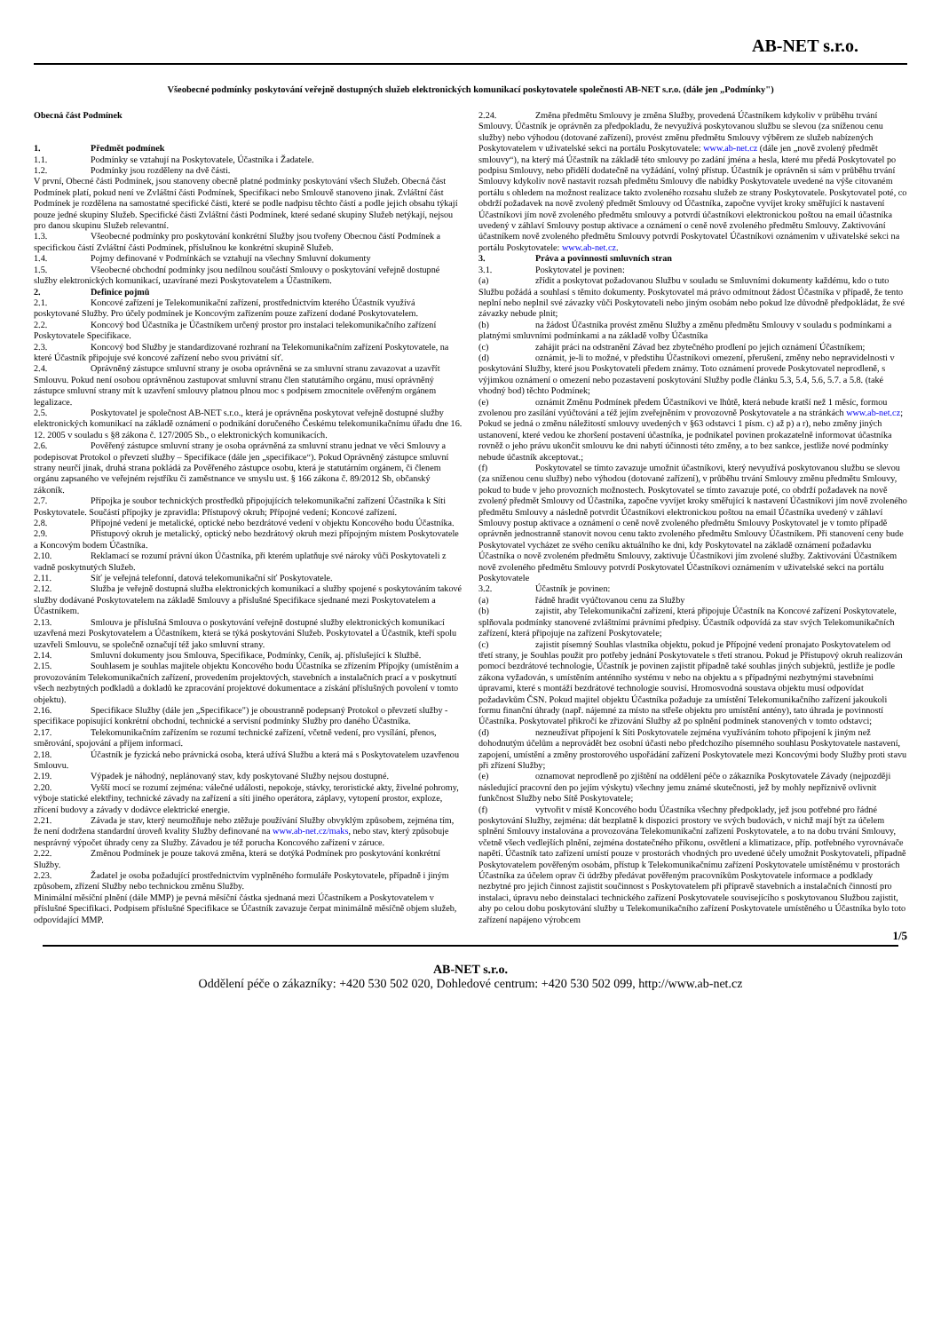AB-NET s.r.o.
Všeobecné podmínky poskytování veřejně dostupných služeb elektronických komunikací poskytovatele společnosti AB-NET s.r.o. (dále jen „Podmínky")
Obecná část Podmínek
1. Předmět podmínek
1.1. Podmínky se vztahují na Poskytovatele, Účastníka i Žadatele.
1.2. Podmínky jsou rozděleny na dvě části.
V první, Obecné části Podmínek, jsou stanoveny obecně platné podmínky poskytování všech Služeb. Obecná část Podmínek platí, pokud není ve Zvláštní části Podmínek, Specifikaci nebo Smlouvě stanoveno jinak. Zvláštní část Podmínek je rozdělena na samostatné specifické části, které se podle nadpisu těchto částí a podle jejich obsahu týkají pouze jedné skupiny Služeb. Specifické části Zvláštní části Podmínek, které sedané skupiny Služeb netýkají, nejsou pro danou skupinu Služeb relevantní.
1.3. Všeobecné podmínky pro poskytování konkrétní Služby jsou tvořeny Obecnou částí Podmínek a specifickou částí Zvláštní části Podmínek, příslušnou ke konkrétní skupině Služeb.
1.4. Pojmy definované v Podmínkách se vztahují na všechny Smluvní dokumenty
1.5. Všeobecné obchodní podmínky jsou nedílnou součástí Smlouvy o poskytování veřejně dostupné služby elektronických komunikací, uzavírané mezi Poskytovatelem a Účastníkem.
2. Definice pojmů
2.1. Koncové zařízení je Telekomunikační zařízení, prostřednictvím kterého Účastník využívá poskytované Služby. Pro účely podmínek je Koncovým zařízením pouze zařízení dodané Poskytovatelem.
2.2. Koncový bod Účastníka je Účastníkem určený prostor pro instalaci telekomunikačního zařízení Poskytovatele Specifikace.
2.3. Koncový bod Služby je standardizované rozhraní na Telekomunikačním zařízení Poskytovatele, na které Účastník připojuje své koncové zařízení nebo svou privátní síť.
2.4. Oprávněný zástupce smluvní strany je osoba oprávněná se za smluvní stranu zavazovat a uzavřít Smlouvu. Pokud není osobou oprávněnou zastupovat smluvní stranu člen statutárního orgánu, musí oprávněný zástupce smluvní strany mít k uzavření smlouvy platnou plnou moc s podpisem zmocnitele ověřeným orgánem legalizace.
2.5. Poskytovatel je společnost AB-NET s.r.o., která je oprávněna poskytovat veřejně dostupné služby elektronických komunikací na základě oznámení o podnikání doručeného Českému telekomunikačnímu úřadu dne 16. 12. 2005 v souladu s §8 zákona č. 127/2005 Sb., o elektronických komunikacích.
2.6. Pověřený zástupce smluvní strany je osoba oprávněná za smluvní stranu jednat ve věci Smlouvy a podepisovat Protokol o převzetí služby – Specifikace (dále jen „specifikace“). Pokud Oprávněný zástupce smluvní strany neurčí jinak, druhá strana pokládá za Pověřeného zástupce osobu, která je statutárním orgánem, či členem orgánu zapsaného ve veřejném rejstříku či zaměstnance ve smyslu ust. § 166 zákona č. 89/2012 Sb, občanský zákoník.
2.7. Přípojka je soubor technických prostředků připojujících telekomunikační zařízení Účastníka k Síti Poskytovatele. Součástí přípojky je zpravidla: Přístupový okruh; Přípojné vedení; Koncové zařízení.
2.8. Přípojné vedení je metalické, optické nebo bezdrátové vedení v objektu Koncového bodu Účastníka.
2.9. Přístupový okruh je metalický, optický nebo bezdrátový okruh mezi přípojným místem Poskytovatele a Koncovým bodem Účastníka.
2.10. Reklamací se rozumí právní úkon Účastníka, při kterém uplatňuje své nároky vůči Poskytovateli z vadně poskytnutých Služeb.
2.11. Síť je veřejná telefonní, datová telekomunikační síť Poskytovatele.
2.12. Služba je veřejně dostupná služba elektronických komunikací a služby spojené s poskytováním takové služby dodávané Poskytovatelem na základě Smlouvy a příslušné Specifikace sjednané mezi Poskytovatelem a Účastníkem.
2.13. Smlouva je příslušná Smlouva o poskytování veřejně dostupné služby elektronických komunikací uzavřená mezi Poskytovatelem a Účastníkem, která se týká poskytování Služeb. Poskytovatel a Účastník, kteří spolu uzavřeli Smlouvu, se společně označují též jako smluvní strany.
2.14. Smluvní dokumenty jsou Smlouva, Specifikace, Podmínky, Ceník, aj. příslušející k Službě.
2.15. Souhlasem je souhlas majitele objektu Koncového bodu Účastníka se zřízením Přípojky (umístěním a provozováním Telekomunikačních zařízení, provedením projektových, stavebních a instalačních prací a v poskytnutí všech nezbytných podkladů a dokladů ke zpracování projektové dokumentace a získání příslušných povolení v tomto objektu).
2.16. Specifikace Služby (dále jen „Specifikace") je oboustranně podepsaný Protokol o převzetí služby - specifikace popisující konkrétní obchodní, technické a servisní podmínky Služby pro daného Účastníka.
2.17. Telekomunikačním zařízením se rozumí technické zařízení, včetně vedení, pro vysílání, přenos, směrování, spojování a příjem informací.
2.18. Účastník je fyzická nebo právnická osoba, která užívá Službu a která má s Poskytovatelem uzavřenou Smlouvu.
2.19. Výpadek je náhodný, neplánovaný stav, kdy poskytované Služby nejsou dostupné.
2.20. Vyšší mocí se rozumí zejména: válečné události, nepokoje, stávky, teroristické akty, živelné pohromy, výboje statické elektřiny, technické závady na zařízení a síti jiného operátora, záplavy, vytopení prostor, exploze, zřícení budovy a závady v dodávce elektrické energie.
2.21. Závada je stav, který neumožňuje nebo ztěžuje používání Služby obvyklým způsobem, zejména tím, že není dodržena standardní úroveň kvality Služby definované na www.ab-net.cz/maks, nebo stav, který způsobuje nesprávný výpočet úhrady ceny za Služby. Závadou je též porucha Koncového zařízení v záruce.
2.22. Změnou Podmínek je pouze taková změna, která se dotýká Podmínek pro poskytování konkrétní Služby.
2.23. Žadatel je osoba požadující prostřednictvím vyplněného formuláře Poskytovatele, případně i jiným způsobem, zřízení Služby nebo technickou změnu Služby.
Minimální měsíční plnění (dále MMP) je pevná měsíční částka sjednaná mezi Účastníkem a Poskytovatelem v příslušné Specifikaci. Podpisem příslušné Specifikace se Účastník zavazuje čerpat minimálně měsíčně objem služeb, odpovídající MMP.
2.24. Změna předmětu Smlouvy je změna Služby, provedená Účastníkem kdykoliv v průběhu trvání Smlouvy. Účastník je oprávněn za předpokladu, že nevyužívá poskytovanou službu se slevou (za sníženou cenu služby) nebo výhodou (dotované zařízení), provést změnu předmětu Smlouvy výběrem ze služeb nabízených Poskytovatelem v uživatelské sekci na portálu Poskytovatele: www.ab-net.cz (dále jen „nově zvolený předmět smlouvy“), na který má Účastník na základě této smlouvy po zadání jména a hesla, které mu předá Poskytovatel po podpisu Smlouvy, nebo přidělí dodatečně na vyžádání, volný přístup. Účastník je oprávněn si sám v průběhu trvání Smlouvy kdykoliv nově nastavit rozsah předmětu Smlouvy dle nabídky Poskytovatele uvedené na výše citovaném portálu s ohledem na možnost realizace takto zvoleného rozsahu služeb ze strany Poskytovatele. Poskytovatel poté, co obdrží požadavek na nově zvolený předmět Smlouvy od Účastníka, započne vyvíjet kroky směřující k nastavení Účastníkovi jím nově zvoleného předmětu smlouvy a potvrdí účastníkovi elektronickou poštou na email účastníka uvedený v záhlaví Smlouvy postup aktivace a oznámení o ceně nově zvoleného předmětu Smlouvy. Zaktivování účastníkem nově zvoleného předmětu Smlouvy potvrdí Poskytovatel Účastníkovi oznámením v uživatelské sekci na portálu Poskytovatele: www.ab-net.cz.
3. Práva a povinnosti smluvních stran
3.1. Poskytovatel je povinen:
(a) zřídit a poskytovat požadovanou Službu v souladu se Smluvními dokumenty každému, kdo o tuto Službu požádá a souhlasí s těmito dokumenty. Poskytovatel má právo odmítnout žádost Účastníka v případě, že tento neplní nebo neplnil své závazky vůči Poskytovateli nebo jiným osobám nebo pokud lze důvodně předpokládat, že své závazky nebude plnit;
(b) na žádost Účastníka provést změnu Služby a změnu předmětu Smlouvy v souladu s podmínkami a platnými smluvními podmínkami a na základě volby Účastníka
(c) zahájit práci na odstranění Závad bez zbytečného prodlení po jejich oznámení Účastníkem;
(d) oznámit, je-li to možné, v předstihu Účastníkovi omezení, přerušení, změny nebo nepravidelnosti v poskytování Služby, které jsou Poskytovateli předem známy. Toto oznámení provede Poskytovatel neprodleně, s výjimkou oznámení o omezení nebo pozastavení poskytování Služby podle článku 5.3, 5.4, 5.6, 5.7. a 5.8. (také vhodný bod) těchto Podmínek;
(e) oznámit Změnu Podmínek předem Účastníkovi ve lhůtě, která nebude kratší než 1 měsíc, formou zvolenou pro zasílání vyúčtování a též jejím zveřejněním v provozovně Poskytovatele a na stránkách www.ab-net.cz; Pokud se jedná o změnu náležitostí smlouvy uvedených v §63 odstavci 1 písm. c) až p) a r), nebo změny jiných ustanovení, které vedou ke zhoršení postavení účastníka, je podnikatel povinen prokazatelně informovat účastníka rovněž o jeho právu ukončit smlouvu ke dni nabytí účinnosti této změny, a to bez sankce, jestliže nové podmínky nebude účastník akceptovat.;
(f) Poskytovatel se tímto zavazuje umožnit účastníkovi, který nevyužívá poskytovanou službu se slevou (za sníženou cenu služby) nebo výhodou (dotované zařízení), v průběhu trvání Smlouvy změnu předmětu Smlouvy, pokud to bude v jeho provozních možnostech. Poskytovatel se tímto zavazuje poté, co obdrží požadavek na nově zvolený předmět Smlouvy od Účastníka, započne vyvíjet kroky směřující k nastavení Účastníkovi jím nově zvoleného předmětu Smlouvy a následně potvrdit Účastníkovi elektronickou poštou na email Účastníka uvedený v záhlaví Smlouvy postup aktivace a oznámení o ceně nově zvoleného předmětu Smlouvy Poskytovatel je v tomto případě oprávněn jednostranně stanovit novou cenu takto zvoleného předmětu Smlouvy Účastníkem. Při stanovení ceny bude Poskytovatel vycházet ze svého ceníku aktuálního ke dni, kdy Poskytovatel na základě oznámení požadavku Účastníka o nově zvoleném předmětu Smlouvy, zaktivuje Účastníkovi jím zvolené služby. Zaktivování Účastníkem nově zvoleného předmětu Smlouvy potvrdí Poskytovatel Účastníkovi oznámením v uživatelské sekci na portálu Poskytovatele
3.2. Účastník je povinen:
(a) řádně hradit vyúčtovanou cenu za Služby
(b) zajistit, aby Telekomunikační zařízení, která připojuje Účastník na Koncové zařízení Poskytovatele, splňovala podmínky stanovené zvláštními právními předpisy. Účastník odpovídá za stav svých Telekomunikačních zařízení, která připojuje na zařízení Poskytovatele;
(c) zajistit písemný Souhlas vlastníka objektu, pokud je Přípojné vedení pronajato Poskytovatelem od třetí strany, je Souhlas použit pro potřeby jednání Poskytovatele s třetí stranou. Pokud je Přístupový okruh realizován pomocí bezdrátové technologie, Účastník je povinen zajistit případně také souhlas jiných subjektů, jestliže je podle zákona vyžadován, s umístěním anténního systému v nebo na objektu a s případnými nezbytnými stavebními úpravami, které s montáží bezdrátové technologie souvisí. Hromosvodná soustava objektu musí odpovídat požadavkům ČSN. Pokud majitel objektu Účastníka požaduje za umístění Telekomunikačního zařízení jakoukoli formu finanční úhrady (např. nájemné za místo na střeše objektu pro umístění antény), tato úhrada je povinností Účastníka. Poskytovatel přikročí ke zřizování Služby až po splnění podmínek stanovených v tomto odstavci;
(d) nezneužívat připojení k Síti Poskytovatele zejména využíváním tohoto připojení k jiným než dohodnutým účelům a neprovádět bez osobní účasti nebo předchozího písemného souhlasu Poskytovatele nastavení, zapojení, umístění a změny prostorového uspořádání zařízení Poskytovatele mezi Koncovými body Služby proti stavu při zřízení Služby;
(e) oznamovat neprodleně po zjištění na oddělení péče o zákazníka Poskytovatele Závady (nejpozději následující pracovní den po jejím výskytu) všechny jemu známé skutečnosti, jež by mohly nepříznivě ovlivnit funkčnost Služby nebo Sítě Poskytovatele;
(f) vytvořit v místě Koncového bodu Účastníka všechny předpoklady, jež jsou potřebné pro řádné poskytování Služby, zejména: dát bezplatně k dispozici prostory ve svých budovách, v nichž mají být za účelem splnění Smlouvy instalována a provozována Telekomunikační zařízení Poskytovatele, a to na dobu trvání Smlouvy, včetně všech vedlejších plnění, zejména dostatečného příkonu, osvětlení a klimatizace, příp. potřebného vyrovnávače napětí. Účastník tato zařízení umístí pouze v prostorách vhodných pro uvedené účely umožnit Poskytovateli, případně Poskytovatelem pověřeným osobám, přístup k Telekomunikačnímu zařízení Poskytovatele umístěnému v prostorách Účastníka za účelem oprav či údržby předávat pověřeným pracovníkům Poskytovatele informace a podklady nezbytné pro jejich činnost zajistit součinnost s Poskytovatelem při přípravě stavebních a instalačních činností pro instalaci, úpravu nebo deinstalaci technického zařízení Poskytovatele souvisejícího s poskytovanou Službou zajistit, aby po celou dobu poskytování služby u Telekomunikačního zařízení Poskytovatele umístěného u Účastníka bylo toto zařízení napájeno výrobcem
1/5
AB-NET s.r.o.
Oddělení péče o zákazníky: +420 530 502 020, Dohledové centrum: +420 530 502 099, http://www.ab-net.cz